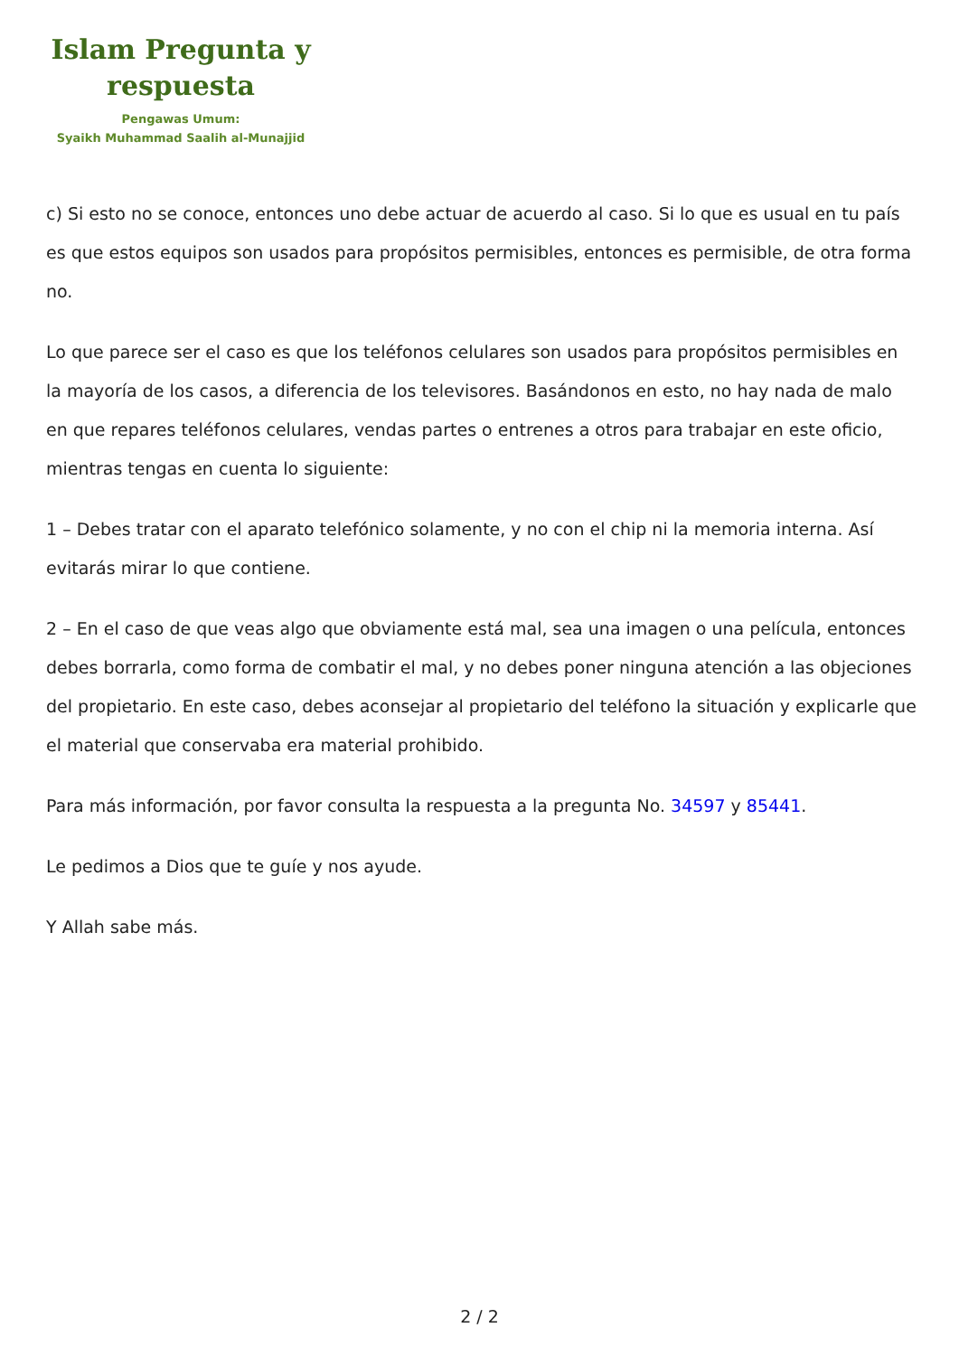Islam Pregunta y respuesta
Pengawas Umum:
Syaikh Muhammad Saalih al-Munajjid
c) Si esto no se conoce, entonces uno debe actuar de acuerdo al caso. Si lo que es usual en tu país es que estos equipos son usados para propósitos permisibles, entonces es permisible, de otra forma no.
Lo que parece ser el caso es que los teléfonos celulares son usados para propósitos permisibles en la mayoría de los casos, a diferencia de los televisores. Basándonos en esto, no hay nada de malo en que repares teléfonos celulares, vendas partes o entrenes a otros para trabajar en este oficio, mientras tengas en cuenta lo siguiente:
1 – Debes tratar con el aparato telefónico solamente, y no con el chip ni la memoria interna. Así evitarás mirar lo que contiene.
2 – En el caso de que veas algo que obviamente está mal, sea una imagen o una película, entonces debes borrarla, como forma de combatir el mal, y no debes poner ninguna atención a las objeciones del propietario. En este caso, debes aconsejar al propietario del teléfono la situación y explicarle que el material que conservaba era material prohibido.
Para más información, por favor consulta la respuesta a la pregunta No. 34597 y 85441.
Le pedimos a Dios que te guíe y nos ayude.
Y Allah sabe más.
2 / 2